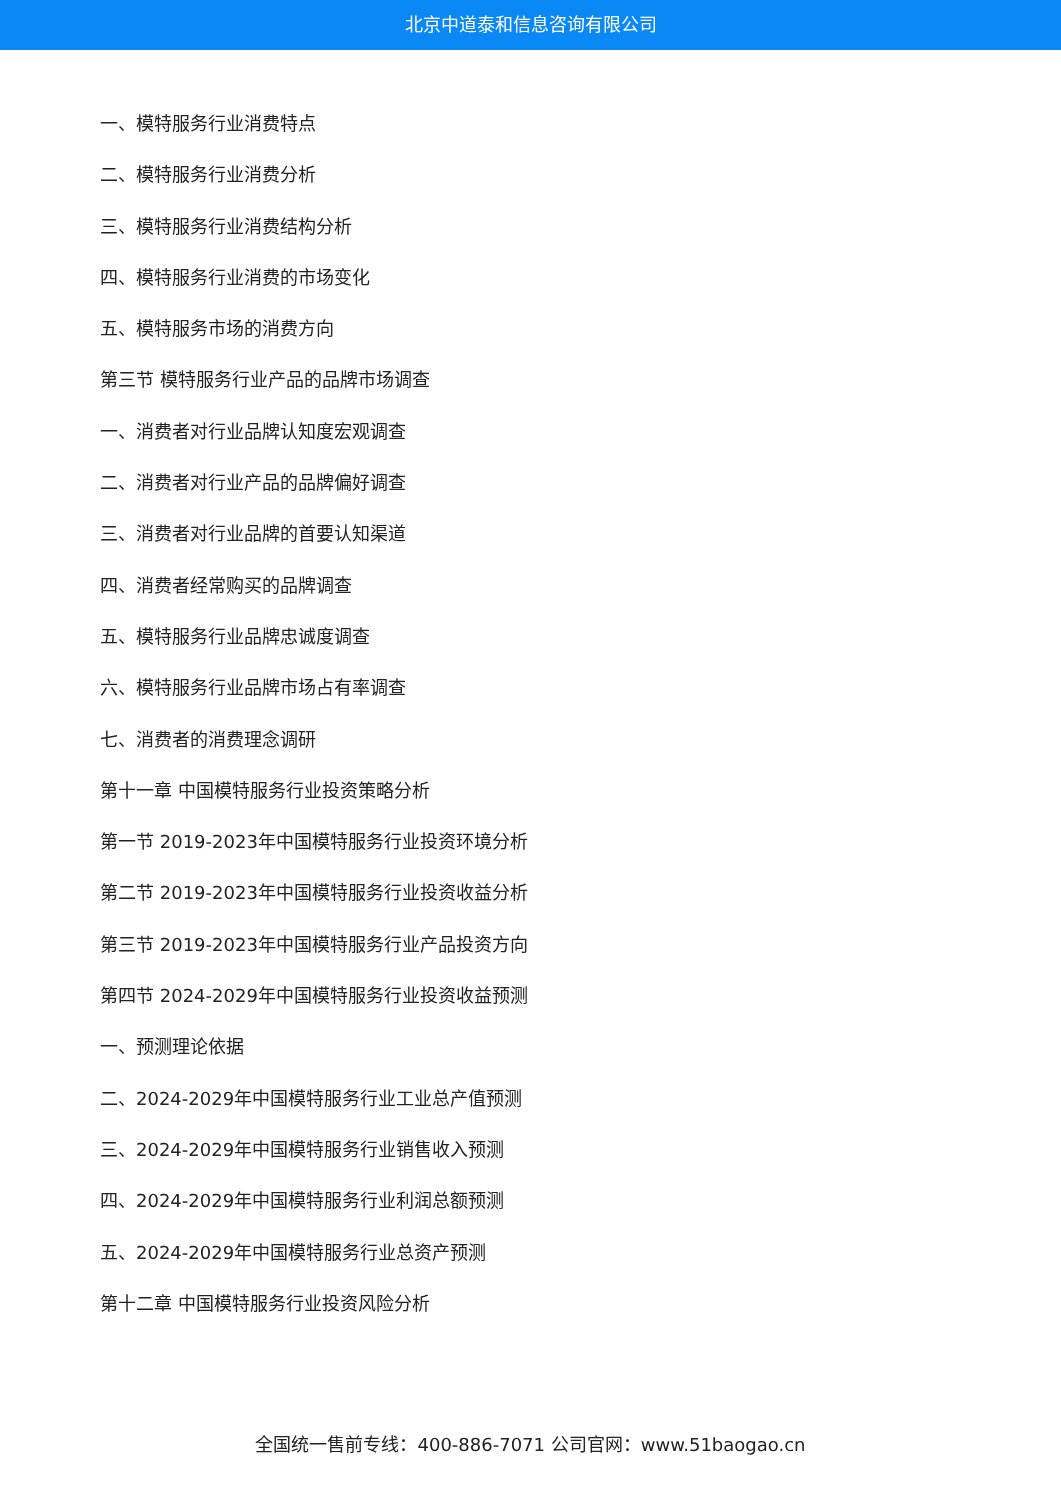北京中道泰和信息咨询有限公司
一、模特服务行业消费特点
二、模特服务行业消费分析
三、模特服务行业消费结构分析
四、模特服务行业消费的市场变化
五、模特服务市场的消费方向
第三节 模特服务行业产品的品牌市场调查
一、消费者对行业品牌认知度宏观调查
二、消费者对行业产品的品牌偏好调查
三、消费者对行业品牌的首要认知渠道
四、消费者经常购买的品牌调查
五、模特服务行业品牌忠诚度调查
六、模特服务行业品牌市场占有率调查
七、消费者的消费理念调研
第十一章 中国模特服务行业投资策略分析
第一节 2019-2023年中国模特服务行业投资环境分析
第二节 2019-2023年中国模特服务行业投资收益分析
第三节 2019-2023年中国模特服务行业产品投资方向
第四节 2024-2029年中国模特服务行业投资收益预测
一、预测理论依据
二、2024-2029年中国模特服务行业工业总产值预测
三、2024-2029年中国模特服务行业销售收入预测
四、2024-2029年中国模特服务行业利润总额预测
五、2024-2029年中国模特服务行业总资产预测
第十二章 中国模特服务行业投资风险分析
全国统一售前专线：400-886-7071 公司官网：www.51baogao.cn